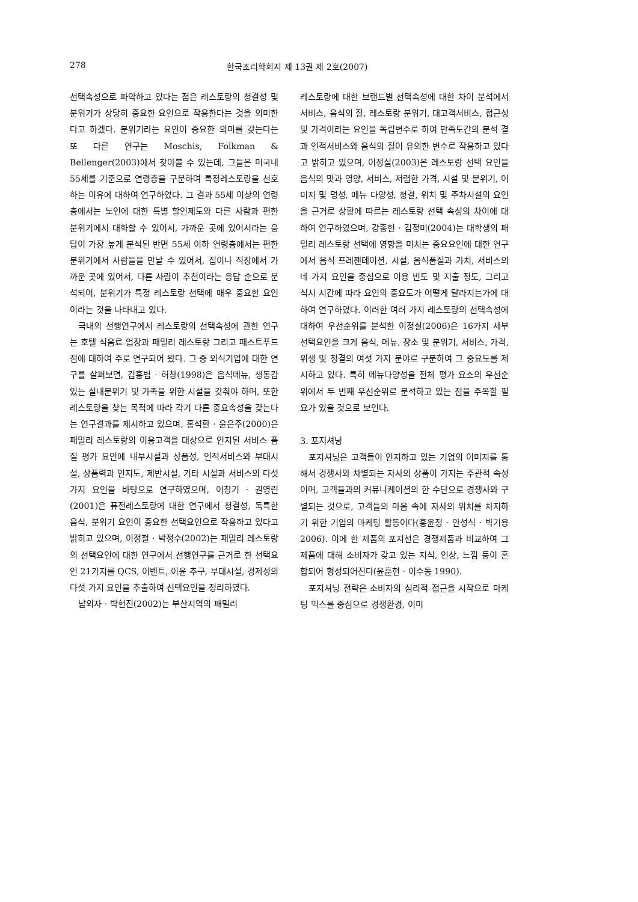278 한국조리학회지 제 13권 제 2호(2007)
선택속성으로 파악하고 있다는 점은 레스토랑의 청결성 및 분위기가 상당히 중요한 요인으로 작용한다는 것을 의미한다고 하겠다. 분위기라는 요인이 중요한 의미를 갖는다는 또 다른 연구는 Moschis, Folkman & Bellenger(2003)에서 찾아볼 수 있는데, 그들은 미국내 55세를 기준으로 연령층을 구분하여 특정레스토랑을 선호하는 이유에 대하여 연구하였다. 그 결과 55세 이상의 연령층에서는 노인에 대한 특별 할인제도와 다른 사람과 편한 분위기에서 대화할 수 있어서, 가까운 곳에 있어서라는 응답이 가장 높게 분석된 반면 55세 이하 연령층에서는 편한 분위기에서 사람들을 만날 수 있어서, 집이나 직장에서 가까운 곳에 있어서, 다른 사람이 추천이라는 응답 순으로 분석되어, 분위기가 특정 레스토랑 선택에 매우 중요한 요인이라는 것을 나타내고 있다.
국내의 선행연구에서 레스토랑의 선택속성에 관한 연구는 호텔 식음료 업장과 패밀리 레스토랑 그리고 패스트푸드점에 대하여 주로 연구되어 왔다. 그 중 외식기업에 대한 연구를 살펴보면, 김홍범 · 허창(1998)은 음식메뉴, 생동감 있는 실내분위기 및 가족을 위한 시설을 갖춰야 하며, 또한 레스토랑을 찾는 목적에 따라 각기 다른 중요속성을 갖는다는 연구결과를 제시하고 있으며, 홍석환 · 윤은주(2000)은 패밀리 레스토랑의 이용고객을 대상으로 인지된 서비스 품질 평가 요인에 내부시설과 상품성, 인적서비스와 부대시설, 상품력과 인지도, 제반시설, 기타 시설과 서비스의 다섯 가지 요인을 바탕으로 연구하였으며, 이창기 · 권영린(2001)은 퓨전레스토랑에 대한 연구에서 청결성, 독특한 음식, 분위기 요인이 중요한 선택요인으로 작용하고 있다고 밝히고 있으며, 이정철 · 박정수(2002)는 패밀리 레스토랑의 선택요인에 대한 연구에서 선행연구를 근거로 한 선택요인 21가지를 QCS, 이벤트, 이윤 추구, 부대시설, 경제성의 다섯 가지 요인을 추출하여 선택요인을 정리하였다.
남외자 · 박헌진(2002)는 부산지역의 패밀리
레스토랑에 대한 브랜드별 선택속성에 대한 차이 분석에서 서비스, 음식의 질, 레스토랑 분위기, 대고객서비스, 접근성 및 가격이라는 요인을 독립변수로 하여 만족도간의 분석 결과 인적서비스와 음식의 질이 유의한 변수로 작용하고 있다고 밝히고 있으며, 이정실(2003)은 레스토랑 선택 요인을 음식의 맛과 영양, 서비스, 저렴한 가격, 시설 및 분위기, 이미지 및 명성, 메뉴 다양성, 청결, 위치 및 주차시설의 요인을 근거로 상황에 따르는 레스토랑 선택 속성의 차이에 대하여 연구하였으며, 강종헌 · 김정미(2004)는 대학생의 패밀리 레스토랑 선택에 영향을 미치는 중요요인에 대한 연구에서 음식 프레젠테이션, 시설, 음식품질과 가치, 서비스의 네 가지 요인을 중심으로 이용 빈도 및 지출 정도, 그리고 식시 시간에 따라 요인의 중요도가 어떻게 달라지는가에 대하여 연구하였다. 이러한 여러 가지 레스토랑의 선택속성에 대하여 우선순위를 분석한 이정실(2006)은 16가지 세부 선택요인을 크게 음식, 메뉴, 장소 및 분위기, 서비스, 가격, 위생 및 청결의 여섯 가지 분야로 구분하여 그 중요도를 제시하고 있다. 특히 메뉴다양성을 전체 평가 요소의 우선순위에서 두 번째 우선순위로 분석하고 있는 점을 주목할 필요가 있을 것으로 보인다.
3. 포지셔닝
포지셔닝은 고객들이 인지하고 있는 기업의 이미지를 통해서 경쟁사와 차별되는 자사의 상품이 가지는 주관적 속성이며, 고객들과의 커뮤니케이션의 한 수단으로 경쟁사와 구별되는 것으로, 고객들의 마음 속에 자사의 위치를 차지하기 위한 기업의 마케팅 활동이다(홍윤정 · 안성식 · 박기용 2006). 이에 한 제품의 포지션은 경쟁제품과 비교하여 그 제품에 대해 소비자가 갖고 있는 지식, 인상, 느낌 등이 혼합되어 형성되어진다(윤훈현 · 이수동 1990).
포지셔닝 전략은 소비자의 심리적 접근을 시작으로 마케팅 믹스를 중심으로 경쟁환경, 이미